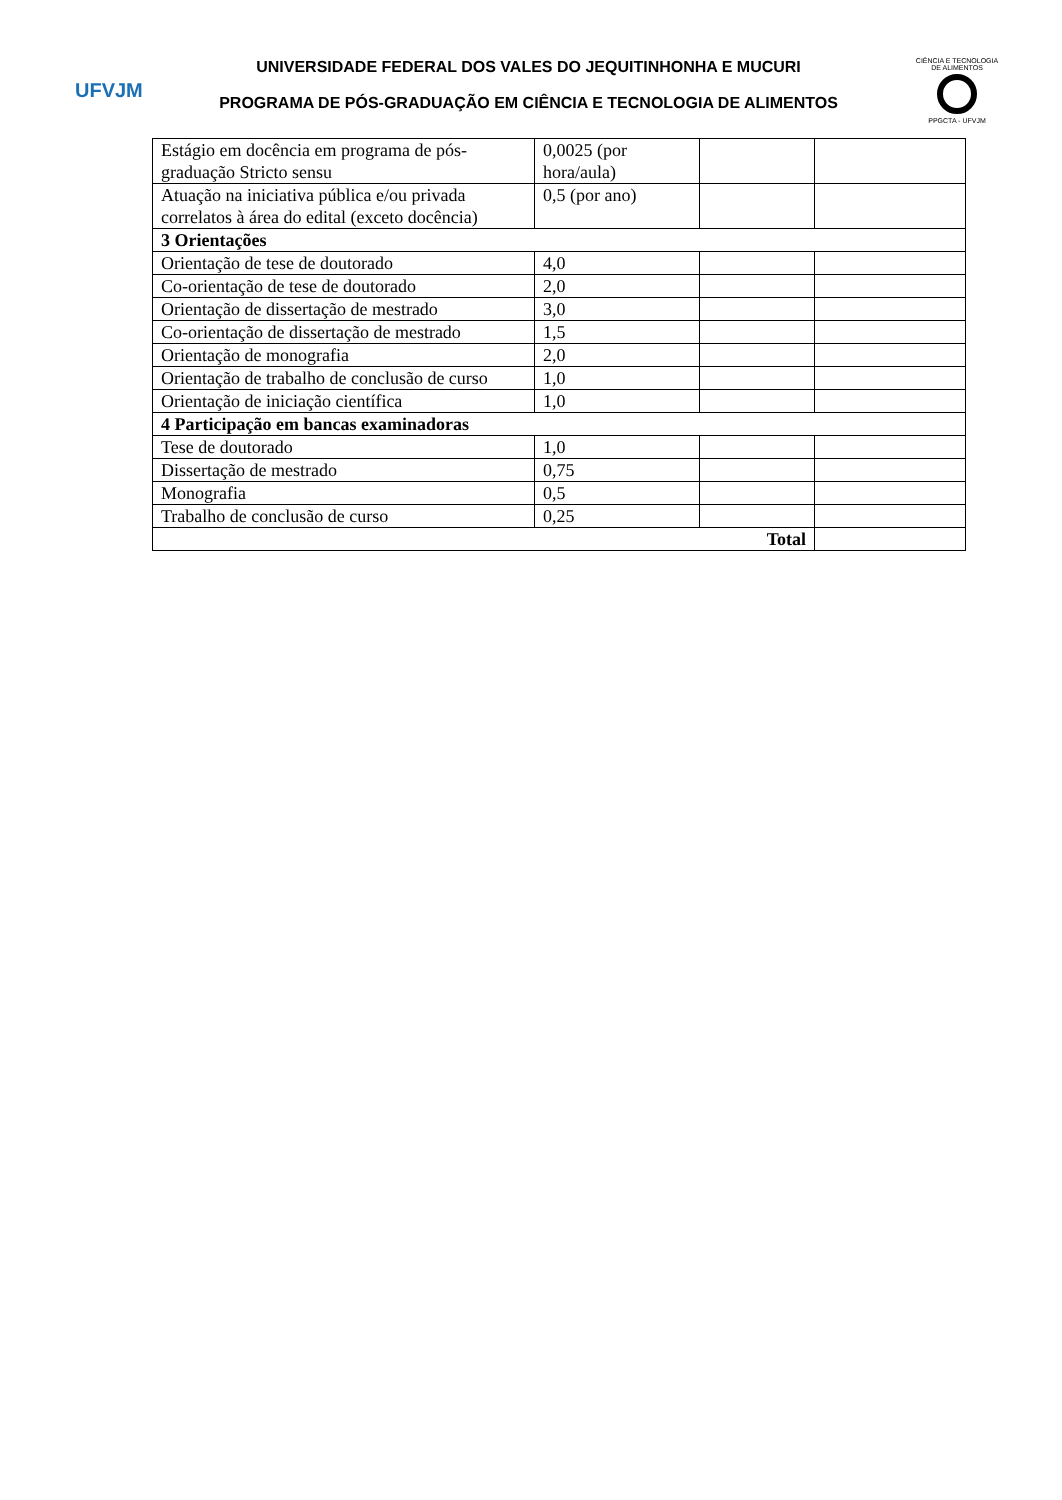UFVJM
UNIVERSIDADE FEDERAL DOS VALES DO JEQUITINHONHA E MUCURI
PROGRAMA DE PÓS-GRADUAÇÃO EM CIÊNCIA E TECNOLOGIA DE ALIMENTOS
CIÊNCIA E TECNOLOGIA DE ALIMENTOS
PPGCTA - UFVJM
| Estágio em docência em programa de pós-graduação Stricto sensu | 0,0025 (por hora/aula) | | |
| Atuação na iniciativa pública e/ou privada correlatos à área do edital (exceto docência) | 0,5 (por ano) | | |
| 3 Orientações | | | |
| Orientação de tese de doutorado | 4,0 | | |
| Co-orientação de tese de doutorado | 2,0 | | |
| Orientação de dissertação de mestrado | 3,0 | | |
| Co-orientação de dissertação de mestrado | 1,5 | | |
| Orientação de monografia | 2,0 | | |
| Orientação de trabalho de conclusão de curso | 1,0 | | |
| Orientação de iniciação científica | 1,0 | | |
| 4 Participação em bancas examinadoras | | | |
| Tese de doutorado | 1,0 | | |
| Dissertação de mestrado | 0,75 | | |
| Monografia | 0,5 | | |
| Trabalho de conclusão de curso | 0,25 | | |
| Total | | | |